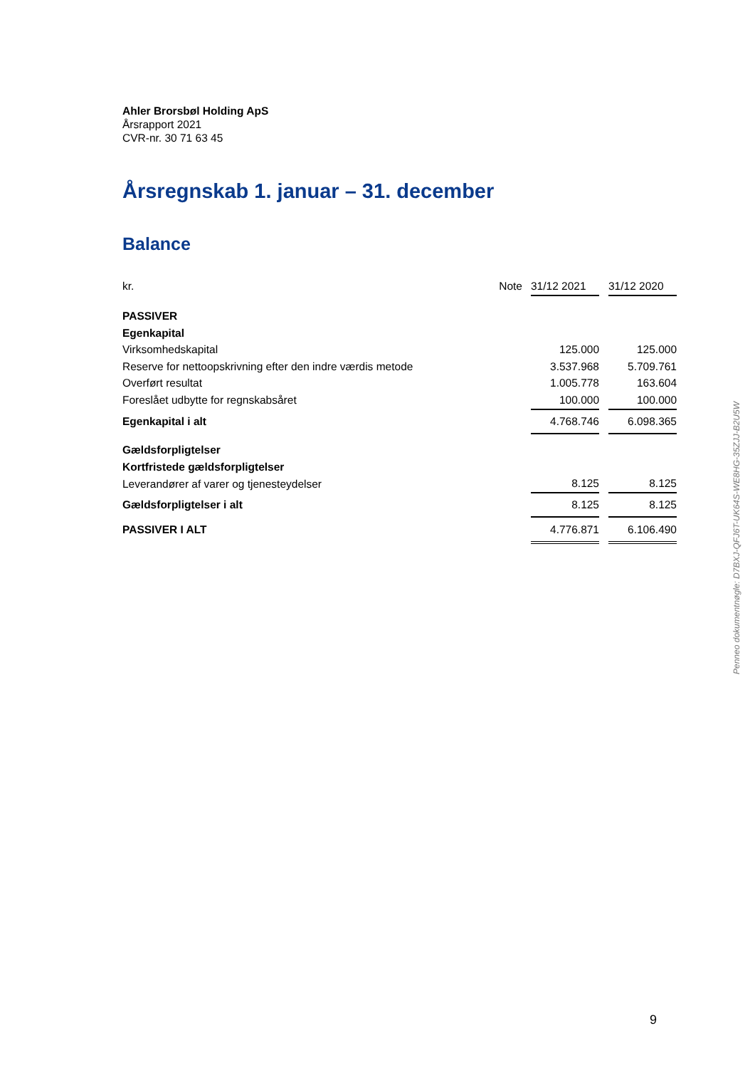Ahler Brorsbøl Holding ApS
Årsrapport 2021
CVR-nr. 30 71 63 45
Årsregnskab 1. januar – 31. december
Balance
| kr. | Note | 31/12 2021 | | 31/12 2020 |
| PASSIVER | | | | |
| Egenkapital | | | | |
| Virksomhedskapital | | 125.000 | | 125.000 |
| Reserve for nettoopskrivning efter den indre værdis metode | | 3.537.968 | | 5.709.761 |
| Overført resultat | | 1.005.778 | | 163.604 |
| Foreslået udbytte for regnskabsåret | | 100.000 | | 100.000 |
| Egenkapital i alt | | 4.768.746 | | 6.098.365 |
| Gældsforpligtelser | | | | |
| Kortfristede gældsforpligtelser | | | | |
| Leverandører af varer og tjenesteydelser | | 8.125 | | 8.125 |
| Gældsforpligtelser i alt | | 8.125 | | 8.125 |
| PASSIVER I ALT | | 4.776.871 | | 6.106.490 |
Penneo dokumentnøgle: D7BXJ-QFJ6T-UK64S-WE8HG-35ZJJ-B2U5W
9